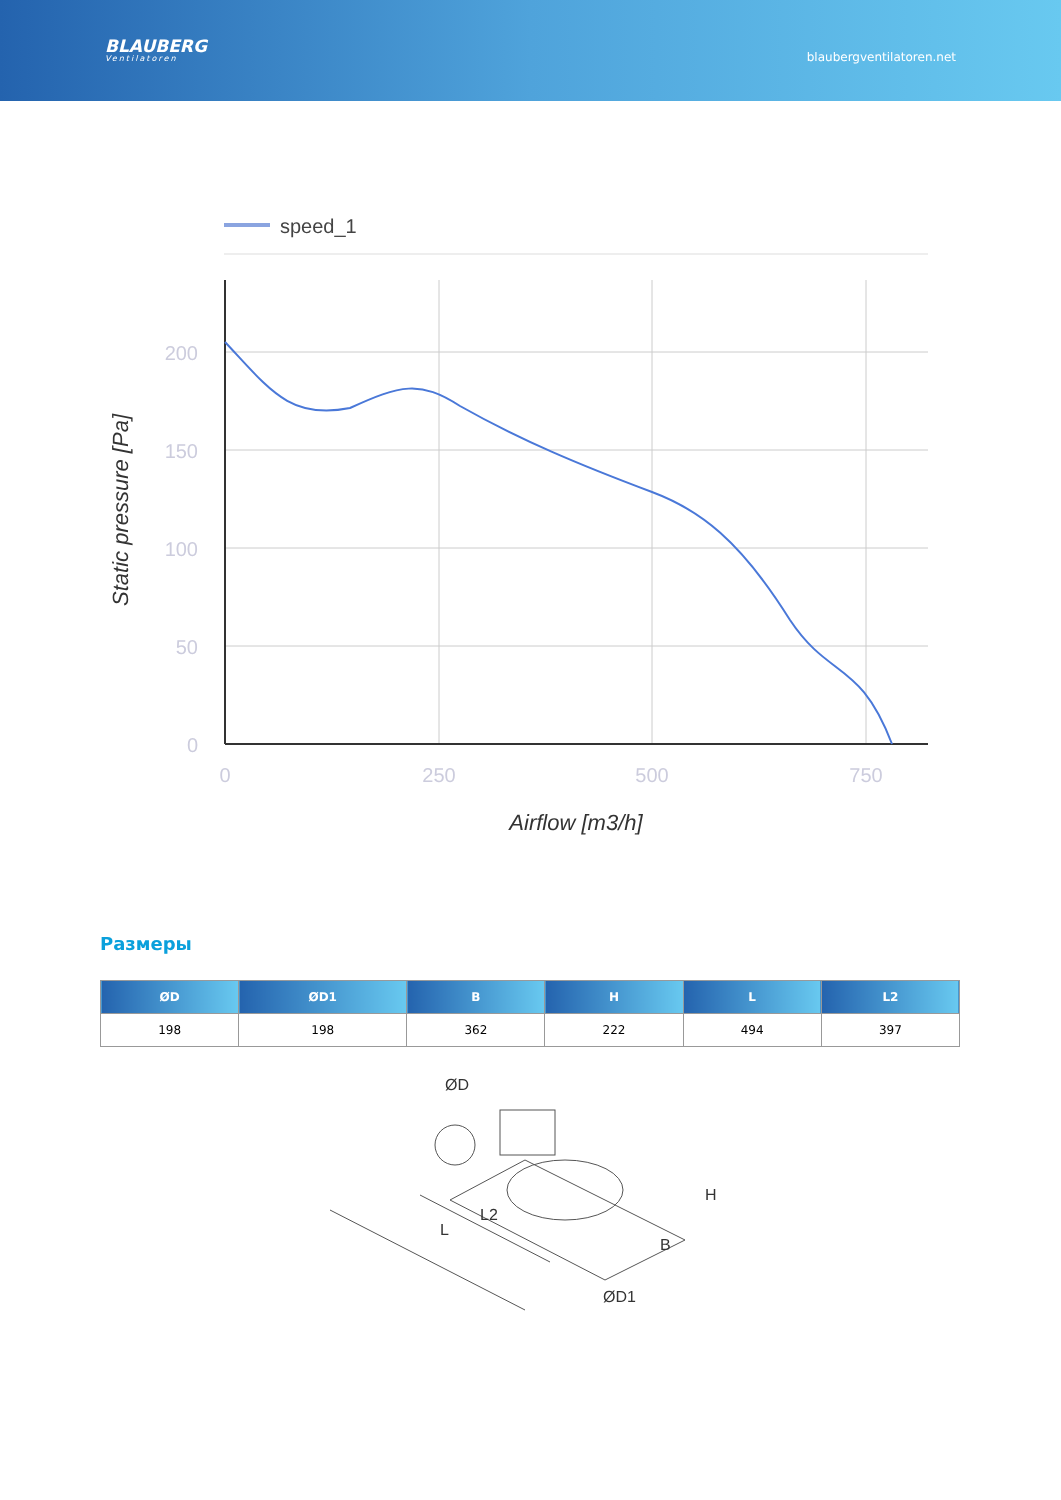BLAUBERG
Ventilatoren
blaubergventilatoren.net
speed_1
200
150
100
50
0
0
250
500
750
Airflow [m3/h]
Static pressure [Pa]
Размеры
| ØD | ØD1 | B | H | L | L2 |
| --- | --- | --- | --- | --- | --- |
| 198 | 198 | 362 | 222 | 494 | 397 |
ØD
L
L2
B
H
ØD1